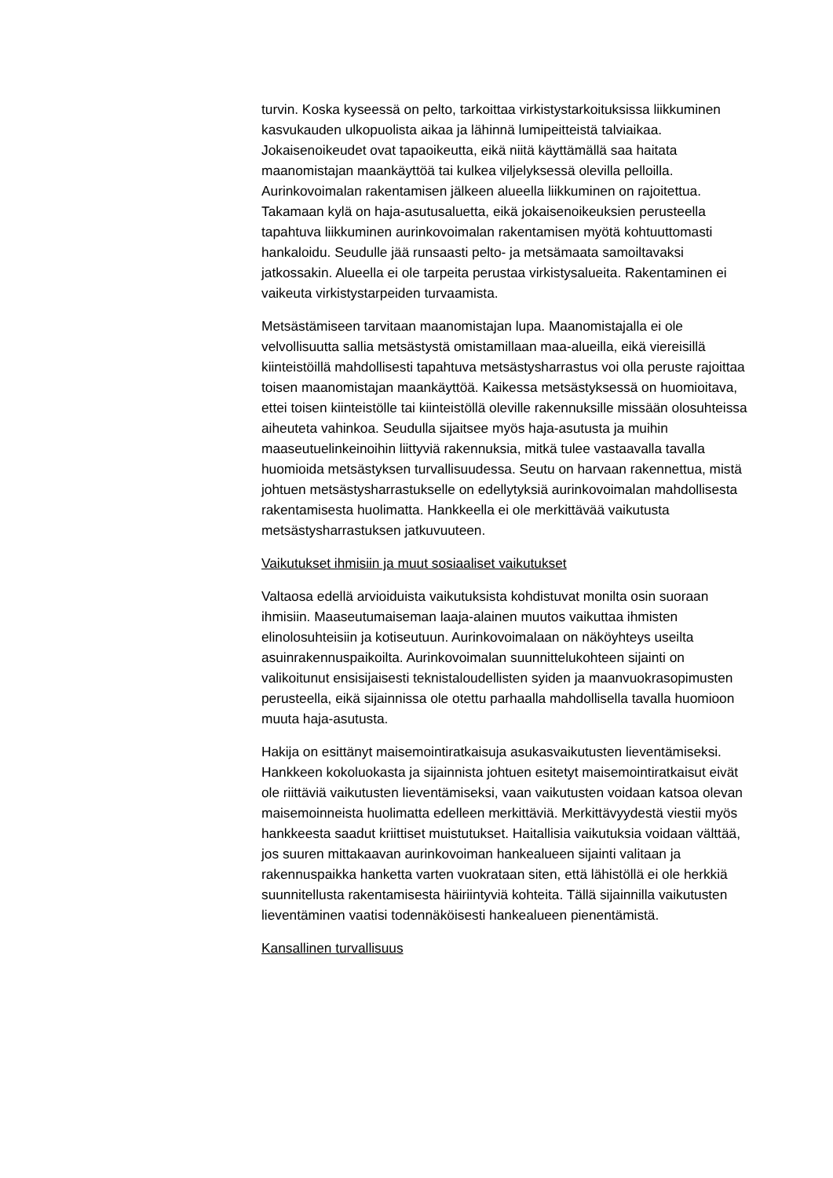turvin. Koska kyseessä on pelto, tarkoittaa virkistystarkoituksissa liikkuminen kasvukauden ulkopuolista aikaa ja lähinnä lumipeitteistä talviaikaa. Jokaisenoikeudet ovat tapaoikeutta, eikä niitä käyttämällä saa haitata maanomistajan maankäyttöä tai kulkea viljelyksessä olevilla pelloilla. Aurinkovoimalan rakentamisen jälkeen alueella liikkuminen on rajoitettua. Takamaan kylä on haja-asutusaluetta, eikä jokaisenoikeuksien perusteella tapahtuva liikkuminen aurinkovoimalan rakentamisen myötä kohtuuttomasti hankaloidu. Seudulle jää runsaasti pelto- ja metsämaata samoiltavaksi jatkossakin. Alueella ei ole tarpeita perustaa virkistysalueita. Rakentaminen ei vaikeuta virkistystarpeiden turvaamista.
Metsästämiseen tarvitaan maanomistajan lupa. Maanomistajalla ei ole velvollisuutta sallia metsästystä omistamillaan maa-alueilla, eikä viereisillä kiinteistöillä mahdollisesti tapahtuva metsästysharrastus voi olla peruste rajoittaa toisen maanomistajan maankäyttöä. Kaikessa metsästyksessä on huomioitava, ettei toisen kiinteistölle tai kiinteistöllä oleville rakennuksille missään olosuhteissa aiheuteta vahinkoa. Seudulla sijaitsee myös haja-asutusta ja muihin maaseutuelinkeinoihin liittyviä rakennuksia, mitkä tulee vastaavalla tavalla huomioida metsästyksen turvallisuudessa. Seutu on harvaan rakennettua, mistä johtuen metsästysharrastukselle on edellytyksiä aurinkovoimalan mahdollisesta rakentamisesta huolimatta. Hankkeella ei ole merkittävää vaikutusta metsästysharrastuksen jatkuvuuteen.
Vaikutukset ihmisiin ja muut sosiaaliset vaikutukset
Valtaosa edellä arvioiduista vaikutuksista kohdistuvat monilta osin suoraan ihmisiin. Maaseutumaiseman laaja-alainen muutos vaikuttaa ihmisten elinolosuhteisiin ja kotiseutuun. Aurinkovoimalaan on näköyhteys useilta asuinrakennuspaikoilta. Aurinkovoimalan suunnittelukohteen sijainti on valikoitunut ensisijaisesti teknistaloudellisten syiden ja maanvuokrasopimusten perusteella, eikä sijainnissa ole otettu parhaalla mahdollisella tavalla huomioon muuta haja-asutusta.
Hakija on esittänyt maisemointiratkaisuja asukasvaikutusten lieventämiseksi. Hankkeen kokoluokasta ja sijainnista johtuen esitetyt maisemointiratkaisut eivät ole riittäviä vaikutusten lieventämiseksi, vaan vaikutusten voidaan katsoa olevan maisemoinneista huolimatta edelleen merkittäviä. Merkittävyydestä viestii myös hankkeesta saadut kriittiset muistutukset. Haitallisia vaikutuksia voidaan välttää, jos suuren mittakaavan aurinkovoiman hankealueen sijainti valitaan ja rakennuspaikka hanketta varten vuokrataan siten, että lähistöllä ei ole herkkiä suunnitellusta rakentamisesta häiriintyviä kohteita. Tällä sijainnilla vaikutusten lieventäminen vaatisi todennäköisesti hankealueen pienentämistä.
Kansallinen turvallisuus